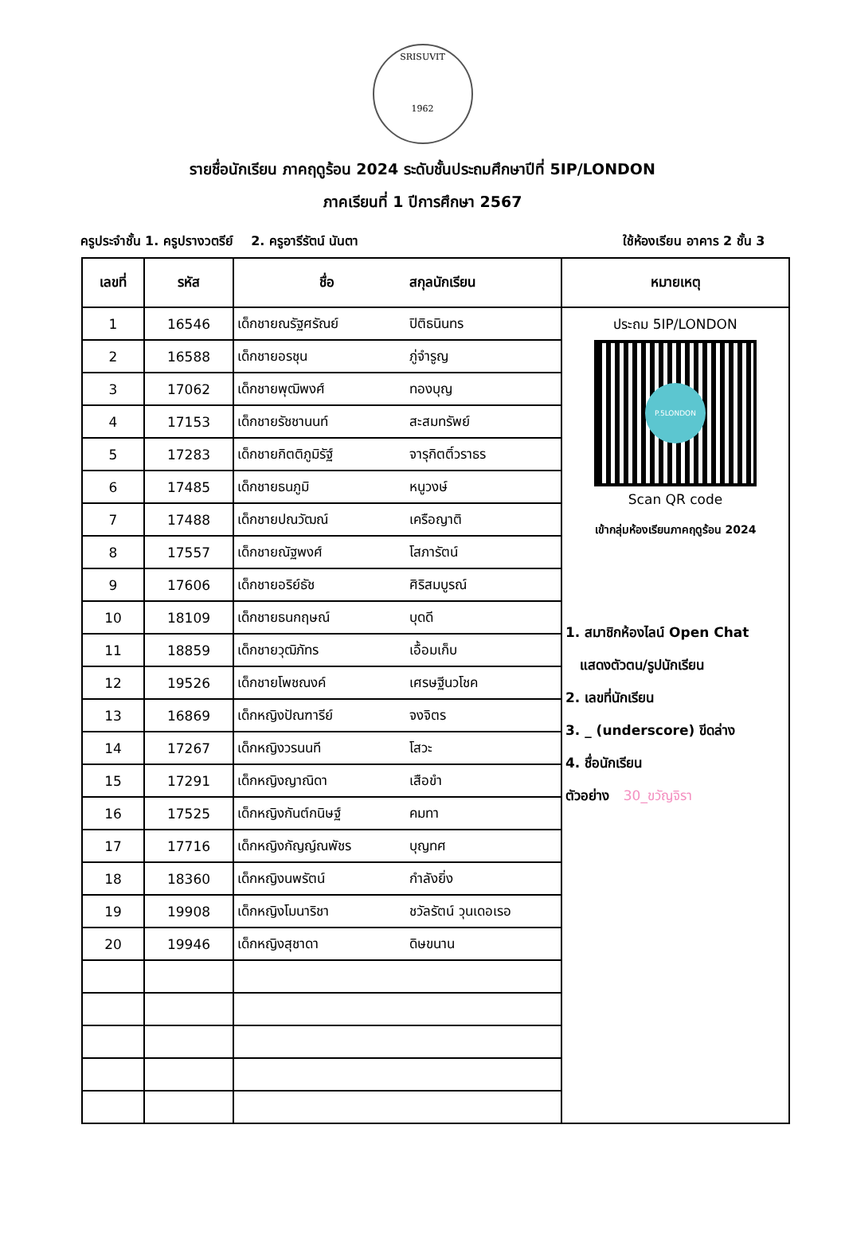SRISUVIT
1962
รายชื่อนักเรียน ภาคฤดูร้อน 2024 ระดับชั้นประถมศึกษาปีที่ 5IP/LONDON
ภาคเรียนที่ 1 ปีการศึกษา 2567
ครูประจำชั้น 1. ครูปรางวตรีย์ 2. ครูอารีรัตน์ นันตา ใช้ห้องเรียน อาคาร 2 ชั้น 3
| เลขที่ | รหัส | ชื่อ สกุลนักเรียน | | หมายเหตุ |
| --- | --- | --- | --- | --- |
| 1 | 16546 | เด็กชายณรัฐศรัณย์ | ปิติธนินทร | ประถม 5IP/LONDON P.5LONDON Scan QR code เข้ากลุ่มห้องเรียนภาคฤดูร้อน 2024 1. สมาชิกห้องไลน์ Open Chat แสดงตัวตน/รูปนักเรียน 2. เลขที่นักเรียน 3. _ (underscore) ขีดล่าง 4. ชื่อนักเรียน ตัวอย่าง 30_ขวัญจิรา |
| 2 | 16588 | เด็กชายอรชุน | ภู่จำรูญ | |
| 3 | 17062 | เด็กชายพุฒิพงศ์ | ทองบุญ | |
| 4 | 17153 | เด็กชายรัชชานนท์ | สะสมทรัพย์ | |
| 5 | 17283 | เด็กชายกิตติภูมิรัฐ์ | จารุกิตติ์วราธร | |
| 6 | 17485 | เด็กชายธนภูมิ | หนูวงษ์ | |
| 7 | 17488 | เด็กชายปณวัฒณ์ | เครือญาติ | |
| 8 | 17557 | เด็กชายณัฐพงศ์ | โสภารัตน์ | |
| 9 | 17606 | เด็กชายอริย์ธัช | ศิริสมบูรณ์ | |
| 10 | 18109 | เด็กชายธนกฤษณ์ | บุดดี | |
| 11 | 18859 | เด็กชายวุฒิภัทร | เอื้อมเก็บ | |
| 12 | 19526 | เด็กชายโพชณงค์ | เศรษฐีนวโชค | |
| 13 | 16869 | เด็กหญิงปัณฑารีย์ | จงจิตร | |
| 14 | 17267 | เด็กหญิงวรนนที | โสวะ | |
| 15 | 17291 | เด็กหญิงญาณิดา | เสือขำ | |
| 16 | 17525 | เด็กหญิงกันต์กนิษฐ์ | คมทา | |
| 17 | 17716 | เด็กหญิงกัญญ์ณพัชร | บุญทศ | |
| 18 | 18360 | เด็กหญิงนพรัตน์ | กำลังยิ่ง | |
| 19 | 19908 | เด็กหญิงโมนาริชา | ชวัลรัตน์ วุนเดอเรอ | |
| 20 | 19946 | เด็กหญิงสุชาดา | ดิษขนาน | |